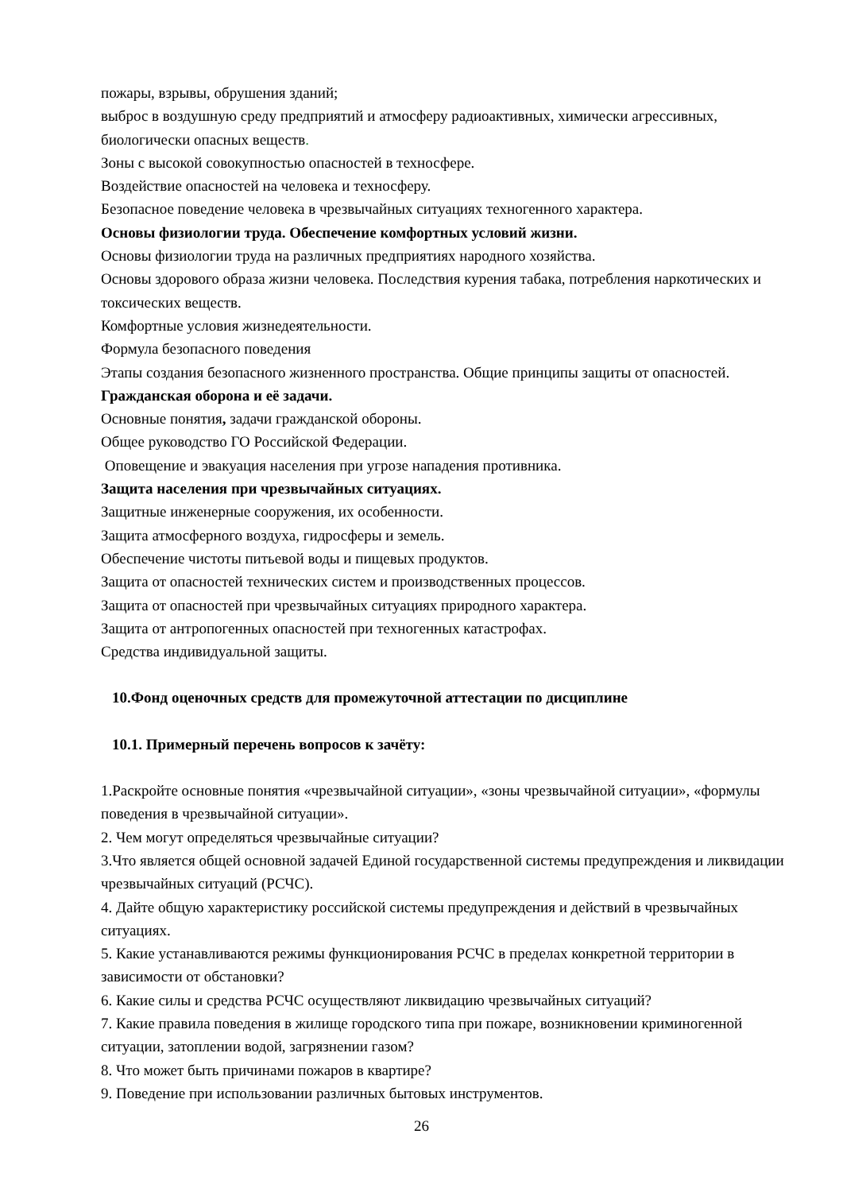пожары, взрывы, обрушения зданий;
выброс в воздушную среду предприятий и атмосферу радиоактивных, химически агрессивных, биологически опасных веществ.
Зоны с высокой совокупностью опасностей в техносфере.
Воздействие опасностей на человека и техносферу.
Безопасное поведение человека в чрезвычайных ситуациях техногенного характера.
Основы физиологии труда. Обеспечение комфортных условий жизни.
Основы физиологии труда на различных предприятиях народного хозяйства.
Основы здорового образа жизни человека. Последствия курения табака, потребления наркотических и токсических веществ.
Комфортные условия жизнедеятельности.
Формула безопасного поведения
Этапы создания безопасного жизненного пространства. Общие принципы защиты от опасностей.
Гражданская оборона и её задачи.
Основные понятия, задачи гражданской обороны.
Общее руководство ГО Российской Федерации.
Оповещение и эвакуация населения при угрозе нападения противника.
Защита населения при чрезвычайных ситуациях.
Защитные инженерные сооружения, их особенности.
Защита атмосферного воздуха, гидросферы и земель.
Обеспечение чистоты питьевой воды и пищевых продуктов.
Защита от опасностей технических систем и производственных процессов.
Защита от опасностей при чрезвычайных ситуациях природного характера.
Защита от антропогенных опасностей при техногенных катастрофах.
Средства индивидуальной защиты.
10.Фонд оценочных средств для промежуточной аттестации по дисциплине
10.1. Примерный перечень вопросов к зачёту:
1.Раскройте основные понятия «чрезвычайной ситуации», «зоны чрезвычайной ситуации», «формулы поведения в чрезвычайной ситуации».
2. Чем могут определяться чрезвычайные ситуации?
3.Что является общей основной задачей Единой государственной системы предупреждения и ликвидации чрезвычайных ситуаций (РСЧС).
4. Дайте общую характеристику российской системы предупреждения и действий в чрезвычайных ситуациях.
5. Какие устанавливаются режимы функционирования РСЧС в пределах конкретной территории в зависимости от обстановки?
6. Какие силы и средства РСЧС осуществляют ликвидацию чрезвычайных ситуаций?
7. Какие правила поведения в жилище городского типа при пожаре, возникновении криминогенной ситуации, затоплении водой, загрязнении газом?
8. Что может быть причинами пожаров в квартире?
9. Поведение при использовании различных бытовых инструментов.
26